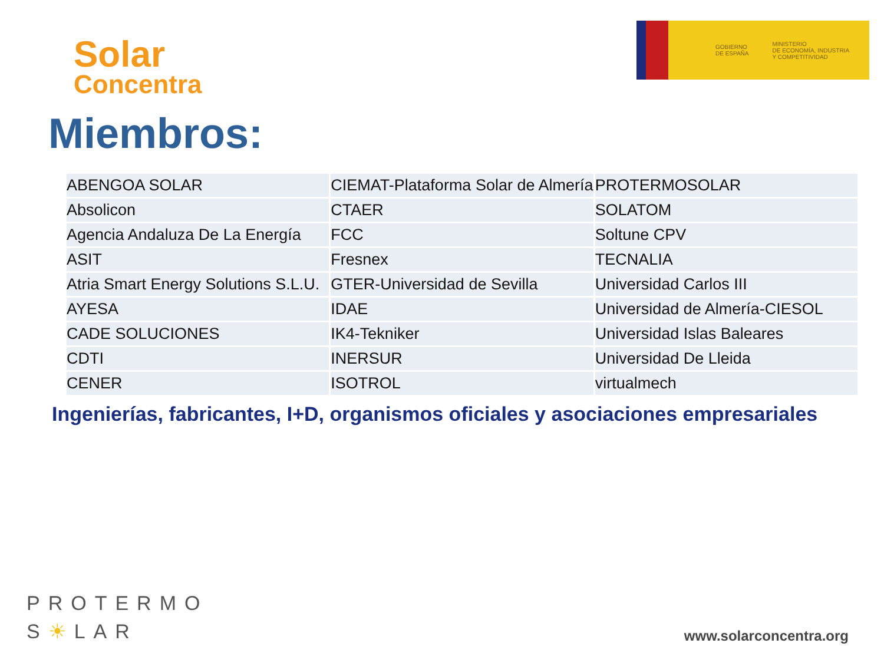Solar
Concentra
GOBIERNO
DE ESPAÑA
MINISTERIO
DE ECONOMÍA, INDUSTRIA
Y COMPETITIVIDAD
Miembros:
| ABENGOA SOLAR | CIEMAT-Plataforma Solar de Almería | PROTERMOSOLAR |
| Absolicon | CTAER | SOLATOM |
| Agencia Andaluza De La Energía | FCC | Soltune CPV |
| ASIT | Fresnex | TECNALIA |
| Atria Smart Energy Solutions S.L.U. | GTER-Universidad de Sevilla | Universidad Carlos III |
| AYESA | IDAE | Universidad de Almería-CIESOL |
| CADE SOLUCIONES | IK4-Tekniker | Universidad Islas Baleares |
| CDTI | INERSUR | Universidad De Lleida |
| CENER | ISOTROL | virtualmech |
Ingenierías, fabricantes, I+D, organismos oficiales y asociaciones empresariales
PROTERMO
S☀LAR
www.solarconcentra.org